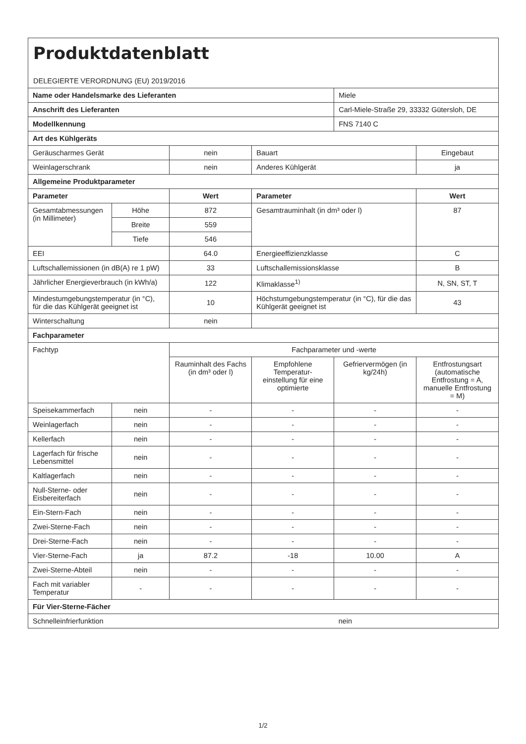| Produktdatenblatt DELEGIERTE VERORDNUNG (EU) 2019/2016 | | | | | |
| Name oder Handelsmarke des Lieferanten | | | | Miele | |
| Anschrift des Lieferanten | | | | Carl-Miele-Straße 29, 33332 Gütersloh, DE | |
| Modellkennung | | | | FNS 7140 C | |
| Art des Kühlgeräts | | | | | |
| Geräuscharmes Gerät | | nein | Bauart | | Eingebaut |
| Weinlagerschrank | | nein | Anderes Kühlgerät | | ja |
| Allgemeine Produktparameter | | | | | |
| Parameter | | Wert | Parameter | | Wert |
| Gesamtabmessungen (in Millimeter) | Höhe | 872 | Gesamtrauminhalt (in dm³ oder l) | | 87 |
| | Breite | 559 | | | |
| | Tiefe | 546 | | | |
| EEI | | 64.0 | Energieeffizienzklasse | | C |
| Luftschallemissionen (in dB(A) re 1 pW) | | 33 | Luftschallemissionsklasse | | B |
| Jährlicher Energieverbrauch (in kWh/a) | | 122 | Klimaklasse<sup>1)</sup> | | N, SN, ST, T |
| Mindestumgebungstemperatur (in °C), für die das Kühlgerät geeignet ist | | 10 | Höchstumgebungstemperatur (in °C), für die das Kühlgerät geeignet ist | | 43 |
| Winterschaltung | | nein | | | |
| Fachparameter | | | | | |
| Fachtyp | | Fachparameter und -werte | | | |
| | | Rauminhalt des Fachs (in dm³ oder l) | Empfohlene Temperatur-einstellung für eine optimierte | Gefriervermögen (in kg/24h) | Entfrostungsart (automatische Entfrostung = A, manuelle Entfrostung = M) |
| Speisekammerfach | nein | - | - | - | - |
| Weinlagerfach | nein | - | - | - | - |
| Kellerfach | nein | - | - | - | - |
| Lagerfach für frische Lebensmittel | nein | - | - | - | - |
| Kaltlagerfach | nein | - | - | - | - |
| Null-Sterne- oder Eisbereiterfach | nein | - | - | - | - |
| Ein-Stern-Fach | nein | - | - | - | - |
| Zwei-Sterne-Fach | nein | - | - | - | - |
| Drei-Sterne-Fach | nein | - | - | - | - |
| Vier-Sterne-Fach | ja | 87.2 | -18 | 10.00 | A |
| Zwei-Sterne-Abteil | nein | - | - | - | - |
| Fach mit variabler Temperatur | - | - | - | - | - |
| Für Vier-Sterne-Fächer | | | | | |
| Schnelleinfrierfunktion | | | | nein | |
1/2